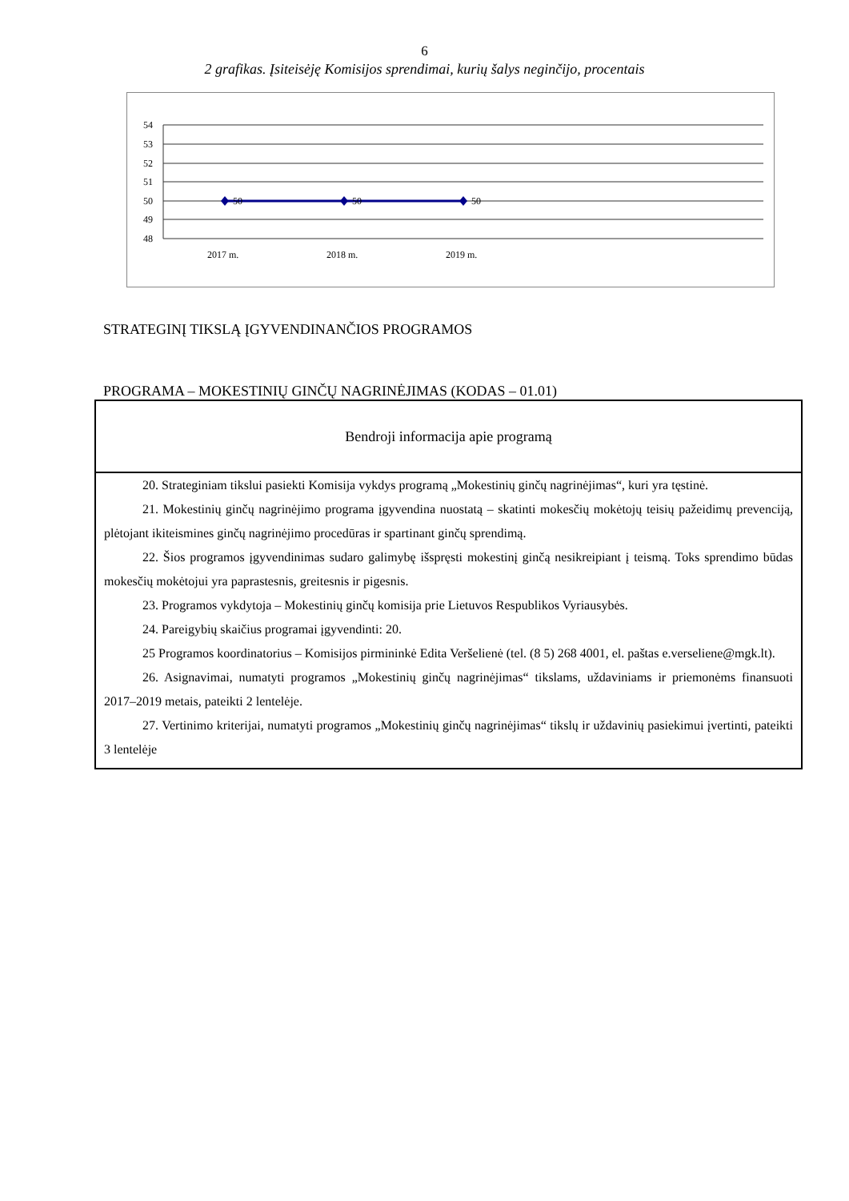6
2 grafikas. Įsiteisėję Komisijos sprendimai, kurių šalys neginčijo, procentais
54
53
52
51
50
49
48
50
50
50
2017 m.
2018 m.
2019 m.
STRATEGINĮ TIKSLĄ ĮGYVENDINANČIOS PROGRAMOS
PROGRAMA – MOKESTINIŲ GINČŲ NAGRINĖJIMAS (KODAS – 01.01)
| Bendroji informacija apie programą |
| --- |
| 20. Strateginiam tikslui pasiekti Komisija vykdys programą „Mokestinių ginčų nagrinėjimas“, kuri yra tęstinė. 21. Mokestinių ginčų nagrinėjimo programa įgyvendina nuostatą – skatinti mokesčių mokėtojų teisių pažeidimų prevenciją, plėtojant ikiteismines ginčų nagrinėjimo procedūras ir spartinant ginčų sprendimą. 22. Šios programos įgyvendinimas sudaro galimybę išspręsti mokestinį ginčą nesikreipiant į teismą. Toks sprendimo būdas mokesčių mokėtojui yra paprastesnis, greitesnis ir pigesnis. 23. Programos vykdytoja – Mokestinių ginčų komisija prie Lietuvos Respublikos Vyriausybės. 24. Pareigybių skaičius programai įgyvendinti: 20. 25 Programos koordinatorius – Komisijos pirmininkė Edita Veršelienė (tel. (8 5) 268 4001, el. paštas e.verseliene@mgk.lt). 26. Asignavimai, numatyti programos „Mokestinių ginčų nagrinėjimas“ tikslams, uždaviniams ir priemonėms finansuoti 2017–2019 metais, pateikti 2 lentelėje. 27. Vertinimo kriterijai, numatyti programos „Mokestinių ginčų nagrinėjimas“ tikslų ir uždavinių pasiekimui įvertinti, pateikti 3 lentelėje |